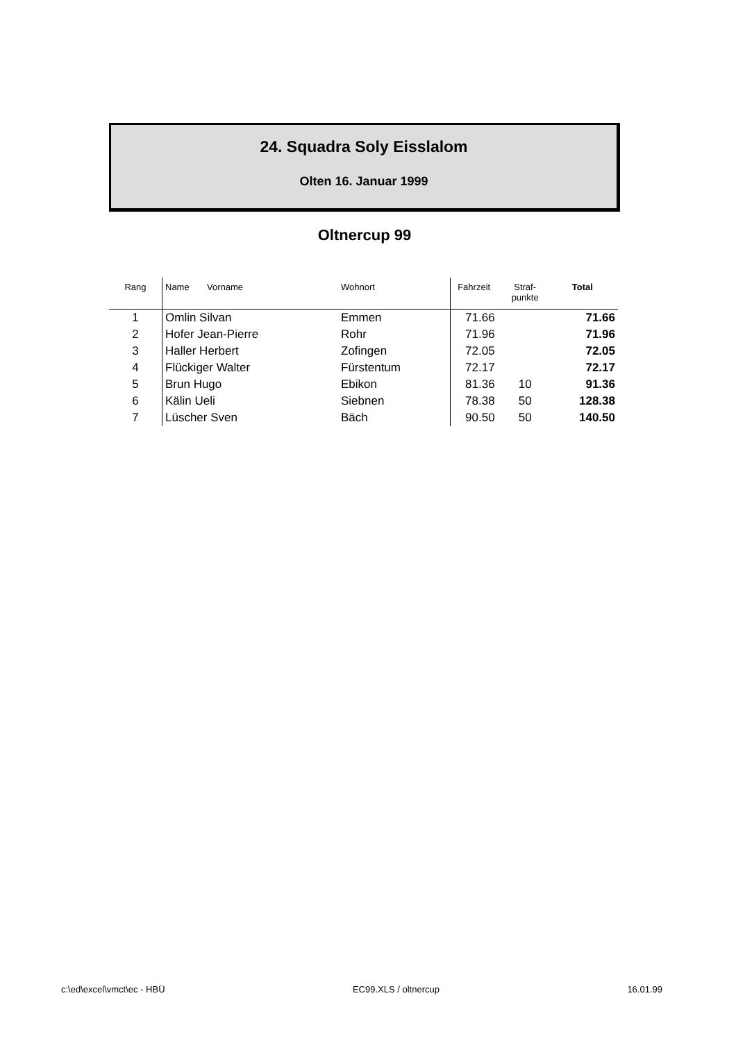24. Squadra Soly Eisslalom
Olten 16. Januar 1999
Oltnercup 99
| Rang | Name Vorname | Wohnort | Fahrzeit | Straf- punkte | Total |
| --- | --- | --- | --- | --- | --- |
| 1 | Omlin Silvan | Emmen | 71.66 | | 71.66 |
| 2 | Hofer Jean-Pierre | Rohr | 71.96 | | 71.96 |
| 3 | Haller Herbert | Zofingen | 72.05 | | 72.05 |
| 4 | Flückiger Walter | Fürstentum | 72.17 | | 72.17 |
| 5 | Brun Hugo | Ebikon | 81.36 | 10 | 91.36 |
| 6 | Kälin Ueli | Siebnen | 78.38 | 50 | 128.38 |
| 7 | Lüscher Sven | Bäch | 90.50 | 50 | 140.50 |
c:\ed\excel\vmct\ec - HBÜ EC99.XLS / oltnercup 16.01.99